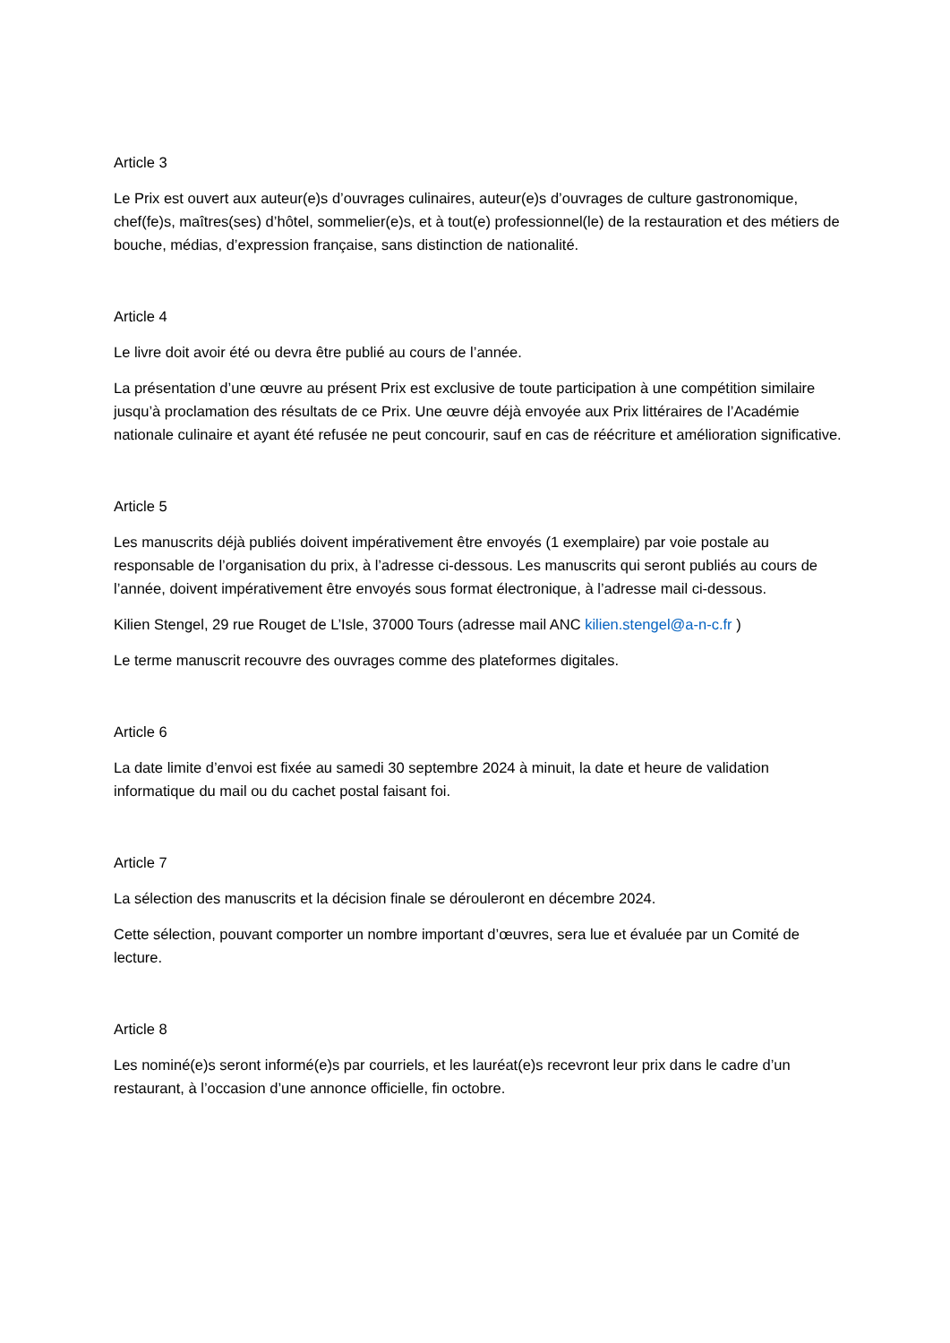Article 3
Le Prix est ouvert aux auteur(e)s d’ouvrages culinaires, auteur(e)s d’ouvrages de culture gastronomique, chef(fe)s, maîtres(ses) d’hôtel, sommelier(e)s, et à tout(e) professionnel(le) de la restauration et des métiers de bouche, médias, d’expression française, sans distinction de nationalité.
Article 4
Le livre doit avoir été ou devra être publié au cours de l’année.
La présentation d’une œuvre au présent Prix est exclusive de toute participation à une compétition similaire jusqu’à proclamation des résultats de ce Prix. Une œuvre déjà envoyée aux Prix littéraires de l’Académie nationale culinaire et ayant été refusée ne peut concourir, sauf en cas de réécriture et amélioration significative.
Article 5
Les manuscrits déjà publiés doivent impérativement être envoyés (1 exemplaire) par voie postale au responsable de l’organisation du prix, à l’adresse ci-dessous. Les manuscrits qui seront publiés au cours de l’année, doivent impérativement être envoyés sous format électronique, à l’adresse mail ci-dessous.
Kilien Stengel, 29 rue Rouget de L’Isle, 37000 Tours (adresse mail ANC kilien.stengel@a-n-c.fr )
Le terme manuscrit recouvre des ouvrages comme des plateformes digitales.
Article 6
La date limite d’envoi est fixée au samedi 30 septembre 2024 à minuit, la date et heure de validation informatique du mail ou du cachet postal faisant foi.
Article 7
La sélection des manuscrits et la décision finale se dérouleront en décembre 2024.
Cette sélection, pouvant comporter un nombre important d’œuvres, sera lue et évaluée par un Comité de lecture.
Article 8
Les nominé(e)s seront informé(e)s par courriels, et les lauréat(e)s recevront leur prix dans le cadre d’un restaurant, à l’occasion d’une annonce officielle, fin octobre.